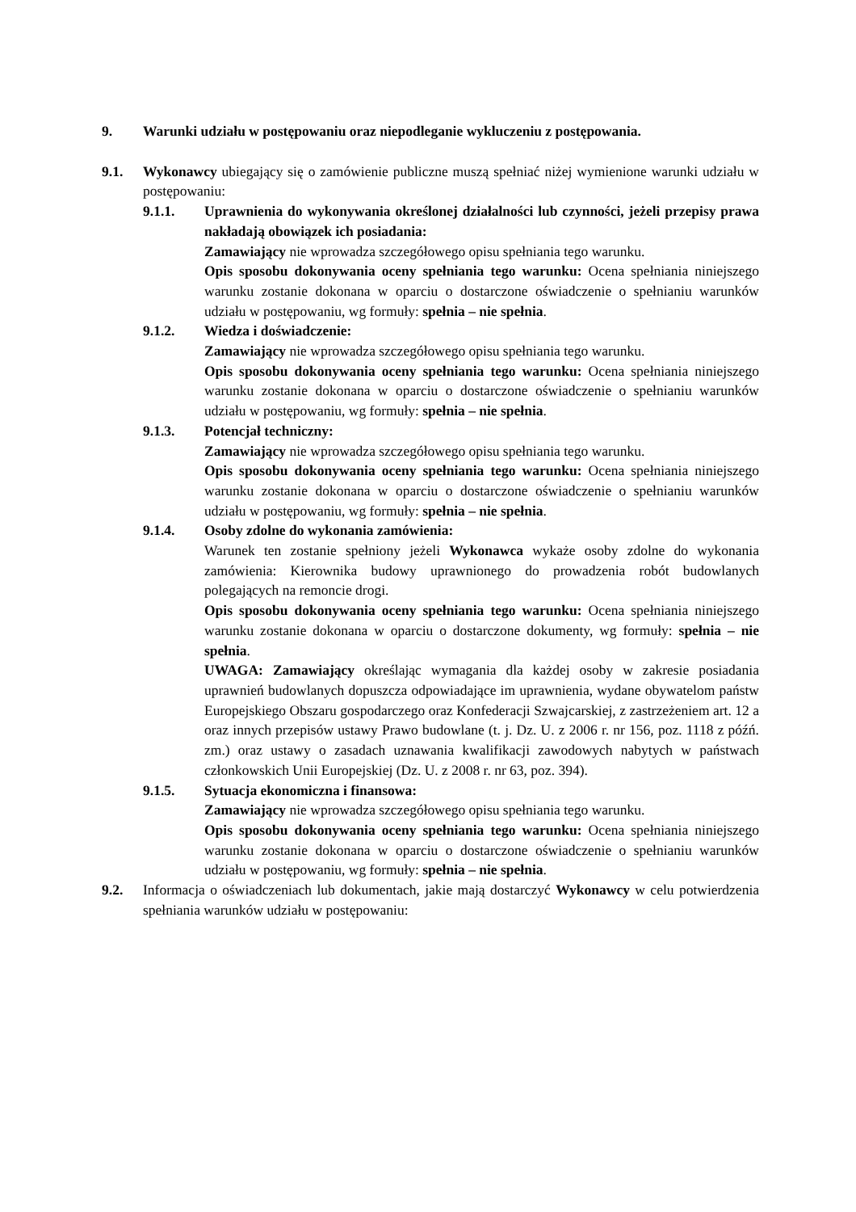9. Warunki udziału w postępowaniu oraz niepodleganie wykluczeniu z postępowania.
9.1. Wykonawcy ubiegający się o zamówienie publiczne muszą spełniać niżej wymienione warunki udziału w postępowaniu:
9.1.1. Uprawnienia do wykonywania określonej działalności lub czynności, jeżeli przepisy prawa nakładają obowiązek ich posiadania:
Zamawiający nie wprowadza szczegółowego opisu spełniania tego warunku.
Opis sposobu dokonywania oceny spełniania tego warunku: Ocena spełniania niniejszego warunku zostanie dokonana w oparciu o dostarczone oświadczenie o spełnianiu warunków udziału w postępowaniu, wg formuły: spełnia – nie spełnia.
9.1.2. Wiedza i doświadczenie:
Zamawiający nie wprowadza szczegółowego opisu spełniania tego warunku.
Opis sposobu dokonywania oceny spełniania tego warunku: Ocena spełniania niniejszego warunku zostanie dokonana w oparciu o dostarczone oświadczenie o spełnianiu warunków udziału w postępowaniu, wg formuły: spełnia – nie spełnia.
9.1.3. Potencjał techniczny:
Zamawiający nie wprowadza szczegółowego opisu spełniania tego warunku.
Opis sposobu dokonywania oceny spełniania tego warunku: Ocena spełniania niniejszego warunku zostanie dokonana w oparciu o dostarczone oświadczenie o spełnianiu warunków udziału w postępowaniu, wg formuły: spełnia – nie spełnia.
9.1.4. Osoby zdolne do wykonania zamówienia:
Warunek ten zostanie spełniony jeżeli Wykonawca wykaże osoby zdolne do wykonania zamówienia: Kierownika budowy uprawnionego do prowadzenia robót budowlanych polegających na remoncie drogi.
Opis sposobu dokonywania oceny spełniania tego warunku: Ocena spełniania niniejszego warunku zostanie dokonana w oparciu o dostarczone dokumenty, wg formuły: spełnia – nie spełnia.
UWAGA: Zamawiający określając wymagania dla każdej osoby w zakresie posiadania uprawnień budowlanych dopuszcza odpowiadające im uprawnienia, wydane obywatelom państw Europejskiego Obszaru gospodarczego oraz Konfederacji Szwajcarskiej, z zastrzeżeniem art. 12 a oraz innych przepisów ustawy Prawo budowlane (t. j. Dz. U. z 2006 r. nr 156, poz. 1118 z późń. zm.) oraz ustawy o zasadach uznawania kwalifikacji zawodowych nabytych w państwach członkowskich Unii Europejskiej (Dz. U. z 2008 r. nr 63, poz. 394).
9.1.5. Sytuacja ekonomiczna i finansowa:
Zamawiający nie wprowadza szczegółowego opisu spełniania tego warunku.
Opis sposobu dokonywania oceny spełniania tego warunku: Ocena spełniania niniejszego warunku zostanie dokonana w oparciu o dostarczone oświadczenie o spełnianiu warunków udziału w postępowaniu, wg formuły: spełnia – nie spełnia.
9.2. Informacja o oświadczeniach lub dokumentach, jakie mają dostarczyć Wykonawcy w celu potwierdzenia spełniania warunków udziału w postępowaniu: